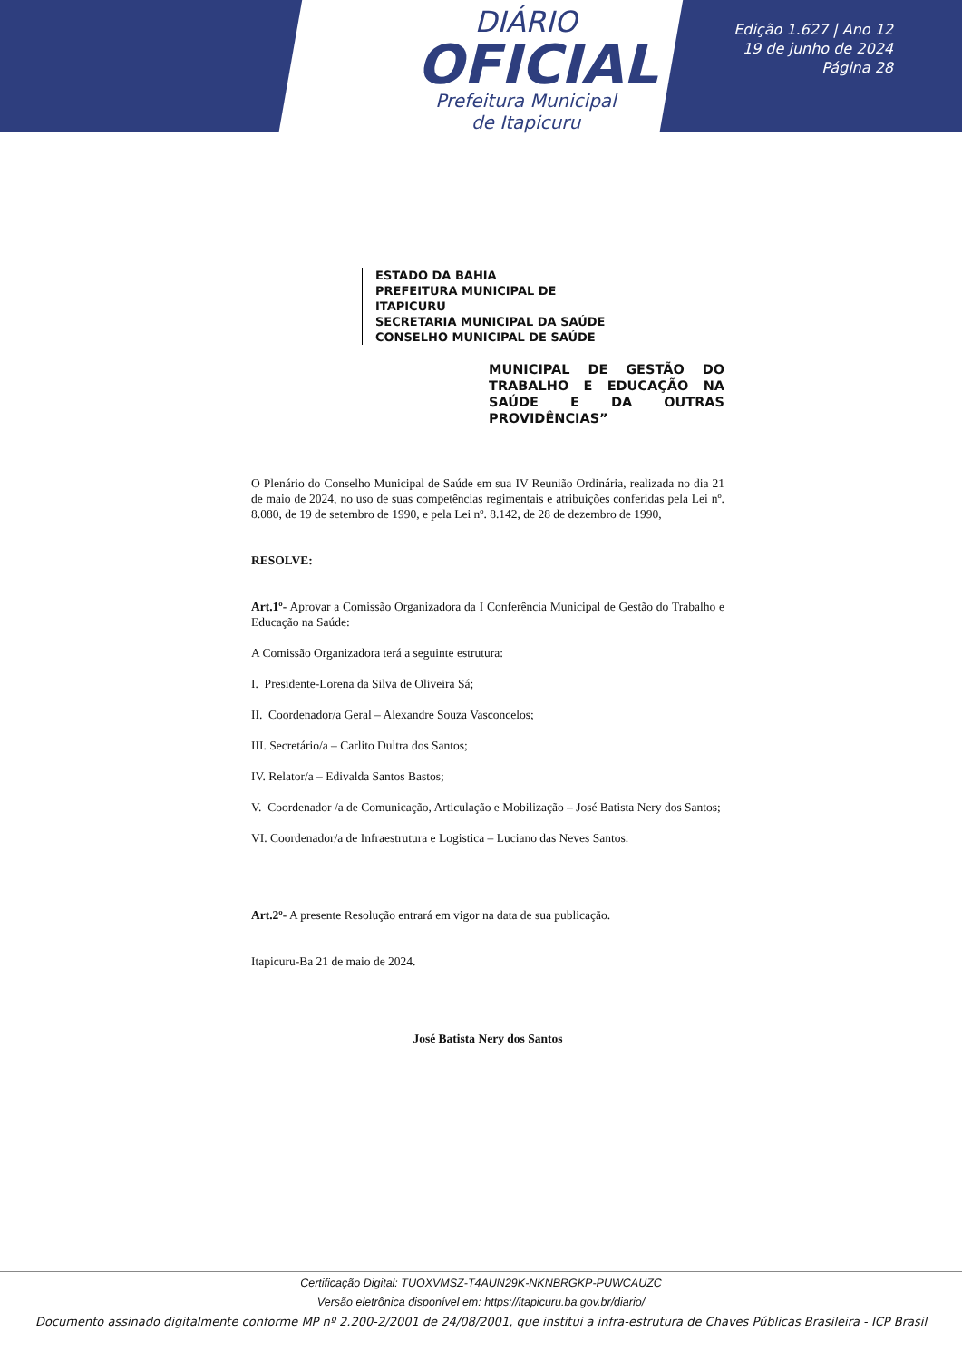DIÁRIO
OFICIAL
Prefeitura Municipal
de Itapicuru
Edição 1.627 | Ano 12
19 de junho de 2024
Página 28
ESTADO DA BAHIA
PREFEITURA MUNICIPAL DE ITAPICURU
SECRETARIA MUNICIPAL DA SAÚDE
CONSELHO MUNICIPAL DE SAÚDE
MUNICIPAL DE GESTÃO DO TRABALHO E EDUCAÇÃO NA SAÚDE E DA OUTRAS PROVIDÊNCIAS”
O Plenário do Conselho Municipal de Saúde em sua IV Reunião Ordinária, realizada no dia 21 de maio de 2024, no uso de suas competências regimentais e atribuições conferidas pela Lei nº. 8.080, de 19 de setembro de 1990, e pela Lei nº. 8.142, de 28 de dezembro de 1990,
RESOLVE:
Art.1º- Aprovar a Comissão Organizadora da I Conferência Municipal de Gestão do Trabalho e Educação na Saúde:
A Comissão Organizadora terá a seguinte estrutura:
I. Presidente-Lorena da Silva de Oliveira Sá;
II. Coordenador/a Geral – Alexandre Souza Vasconcelos;
III. Secretário/a – Carlito Dultra dos Santos;
IV. Relator/a – Edivalda Santos Bastos;
V. Coordenador /a de Comunicação, Articulação e Mobilização – José Batista Nery dos Santos;
VI. Coordenador/a de Infraestrutura e Logistica – Luciano das Neves Santos.
Art.2º- A presente Resolução entrará em vigor na data de sua publicação.
Itapicuru-Ba 21 de maio de 2024.
José Batista Nery dos Santos
Certificação Digital: TUOXVMSZ-T4AUN29K-NKNBRGKP-PUWCAUZC
Versão eletrônica disponível em: https://itapicuru.ba.gov.br/diario/
Documento assinado digitalmente conforme MP nº 2.200-2/2001 de 24/08/2001, que institui a infra-estrutura de Chaves Públicas Brasileira - ICP Brasil